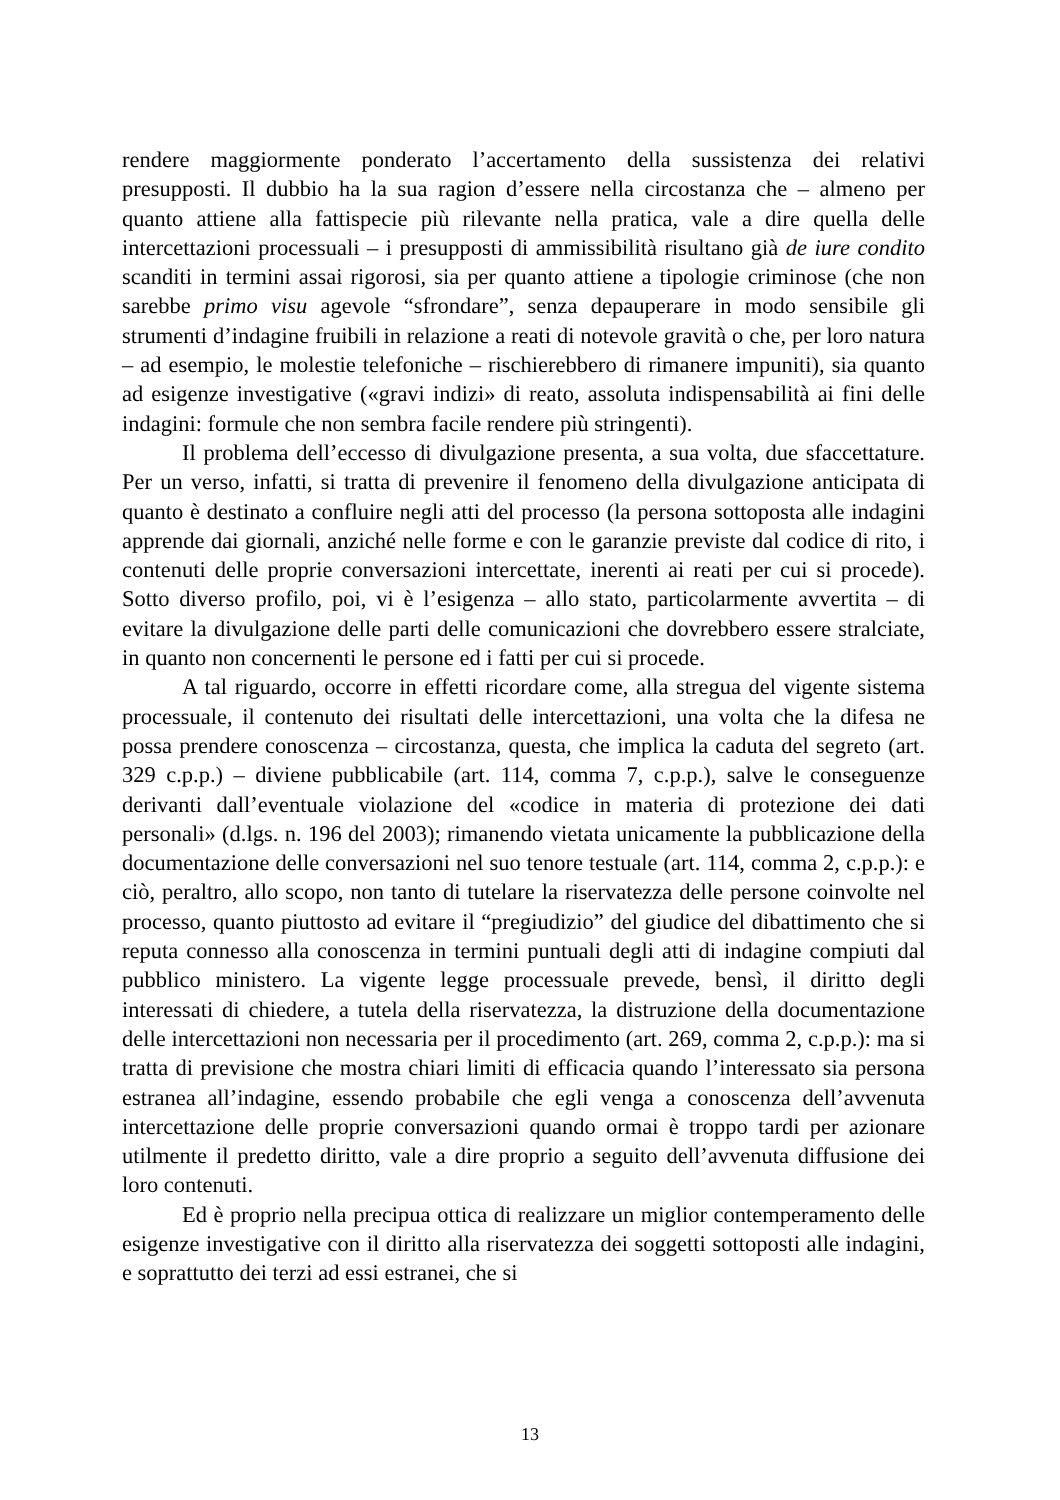rendere maggiormente ponderato l’accertamento della sussistenza dei relativi presupposti. Il dubbio ha la sua ragion d’essere nella circostanza che – almeno per quanto attiene alla fattispecie più rilevante nella pratica, vale a dire quella delle intercettazioni processuali – i presupposti di ammissibilità risultano già de iure condito scanditi in termini assai rigorosi, sia per quanto attiene a tipologie criminose (che non sarebbe primo visu agevole “sfrondare”, senza depauperare in modo sensibile gli strumenti d’indagine fruibili in relazione a reati di notevole gravità o che, per loro natura – ad esempio, le molestie telefoniche – rischierebbero di rimanere impuniti), sia quanto ad esigenze investigative («gravi indizi» di reato, assoluta indispensabilità ai fini delle indagini: formule che non sembra facile rendere più stringenti).
Il problema dell’eccesso di divulgazione presenta, a sua volta, due sfaccettature. Per un verso, infatti, si tratta di prevenire il fenomeno della divulgazione anticipata di quanto è destinato a confluire negli atti del processo (la persona sottoposta alle indagini apprende dai giornali, anziché nelle forme e con le garanzie previste dal codice di rito, i contenuti delle proprie conversazioni intercettate, inerenti ai reati per cui si procede). Sotto diverso profilo, poi, vi è l’esigenza – allo stato, particolarmente avvertita – di evitare la divulgazione delle parti delle comunicazioni che dovrebbero essere stralciate, in quanto non concernenti le persone ed i fatti per cui si procede.
A tal riguardo, occorre in effetti ricordare come, alla stregua del vigente sistema processuale, il contenuto dei risultati delle intercettazioni, una volta che la difesa ne possa prendere conoscenza – circostanza, questa, che implica la caduta del segreto (art. 329 c.p.p.) – diviene pubblicabile (art. 114, comma 7, c.p.p.), salve le conseguenze derivanti dall’eventuale violazione del «codice in materia di protezione dei dati personali» (d.lgs. n. 196 del 2003); rimanendo vietata unicamente la pubblicazione della documentazione delle conversazioni nel suo tenore testuale (art. 114, comma 2, c.p.p.): e ciò, peraltro, allo scopo, non tanto di tutelare la riservatezza delle persone coinvolte nel processo, quanto piuttosto ad evitare il “pregiudizio” del giudice del dibattimento che si reputa connesso alla conoscenza in termini puntuali degli atti di indagine compiuti dal pubblico ministero. La vigente legge processuale prevede, bensì, il diritto degli interessati di chiedere, a tutela della riservatezza, la distruzione della documentazione delle intercettazioni non necessaria per il procedimento (art. 269, comma 2, c.p.p.): ma si tratta di previsione che mostra chiari limiti di efficacia quando l’interessato sia persona estranea all’indagine, essendo probabile che egli venga a conoscenza dell’avvenuta intercettazione delle proprie conversazioni quando ormai è troppo tardi per azionare utilmente il predetto diritto, vale a dire proprio a seguito dell’avvenuta diffusione dei loro contenuti.
Ed è proprio nella precipua ottica di realizzare un miglior contemperamento delle esigenze investigative con il diritto alla riservatezza dei soggetti sottoposti alle indagini, e soprattutto dei terzi ad essi estranei, che si
13